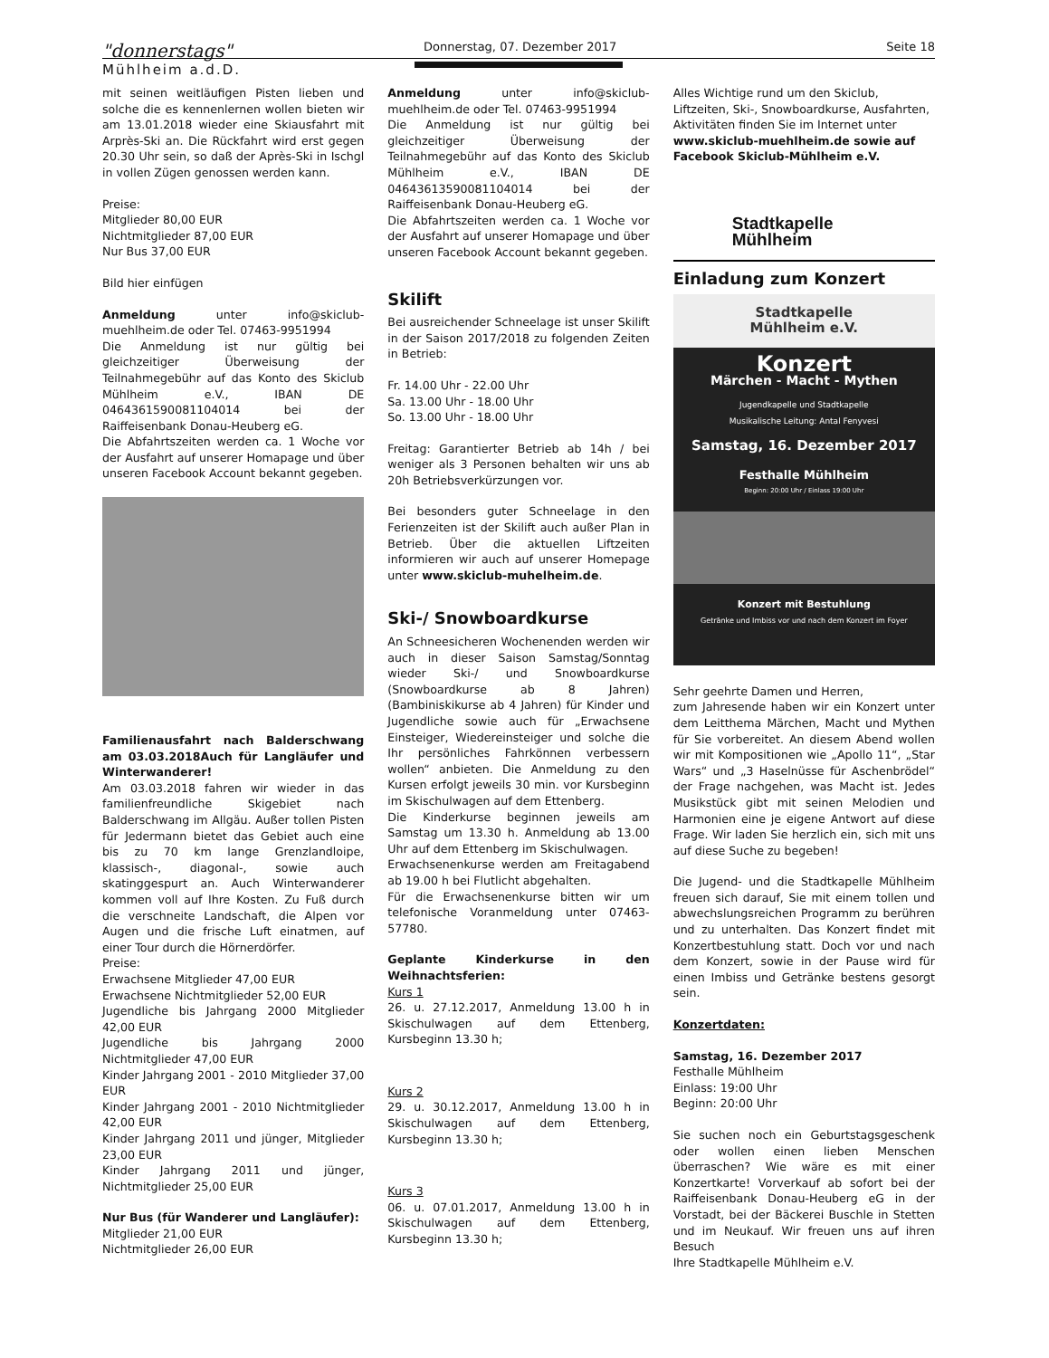"donnerstags"
Mühlheim a.d.D.
Donnerstag, 07. Dezember 2017 Seite 18
mit seinen weitläufigen Pisten lieben und solche die es kennenlernen wollen bieten wir am 13.01.2018 wieder eine Skiausfahrt mit Arprès-Ski an. Die Rückfahrt wird erst gegen 20.30 Uhr sein, so daß der Après-Ski in Ischgl in vollen Zügen genossen werden kann.
Preise:
Mitglieder 80,00 EUR
Nichtmitglieder 87,00 EUR
Nur Bus 37,00 EUR
Bild hier einfügen
Anmeldung unter info@skiclub-muehlheim.de oder Tel. 07463-9951994
Die Anmeldung ist nur gültig bei gleichzeitiger Überweisung der Teilnahmegebühr auf das Konto des Skiclub Mühlheim e.V., IBAN DE 0464361590081104014 bei der Raiffeisenbank Donau-Heuberg eG.
Die Abfahrtszeiten werden ca. 1 Woche vor der Ausfahrt auf unserer Homapage und über unseren Facebook Account bekannt gegeben.
Familienausfahrt nach Balderschwang am 03.03.2018Auch für Langläufer und Winterwanderer!
Am 03.03.2018 fahren wir wieder in das familienfreundliche Skigebiet nach Balderschwang im Allgäu. Außer tollen Pisten für Jedermann bietet das Gebiet auch eine bis zu 70 km lange Grenzlandloipe, klassisch-, diagonal-, sowie auch skatinggespurt an. Auch Winterwanderer kommen voll auf Ihre Kosten. Zu Fuß durch die verschneite Landschaft, die Alpen vor Augen und die frische Luft einatmen, auf einer Tour durch die Hörnerdörfer.
Preise:
Erwachsene Mitglieder 47,00 EUR
Erwachsene Nichtmitglieder 52,00 EUR
Jugendliche bis Jahrgang 2000 Mitglieder 42,00 EUR
Jugendliche bis Jahrgang 2000 Nichtmitglieder 47,00 EUR
Kinder Jahrgang 2001 - 2010 Mitglieder 37,00 EUR
Kinder Jahrgang 2001 - 2010 Nichtmitglieder 42,00 EUR
Kinder Jahrgang 2011 und jünger, Mitglieder 23,00 EUR
Kinder Jahrgang 2011 und jünger, Nichtmitglieder 25,00 EUR
Nur Bus (für Wanderer und Langläufer):
Mitglieder 21,00 EUR
Nichtmitglieder 26,00 EUR
Anmeldung unter info@skiclub-muehlheim.de oder Tel. 07463-9951994
Die Anmeldung ist nur gültig bei gleichzeitiger Überweisung der Teilnahmegebühr auf das Konto des Skiclub Mühlheim e.V., IBAN DE 04643613590081104014 bei der Raiffeisenbank Donau-Heuberg eG.
Die Abfahrtszeiten werden ca. 1 Woche vor der Ausfahrt auf unserer Homapage und über unseren Facebook Account bekannt gegeben.
Skilift
Bei ausreichender Schneelage ist unser Skilift in der Saison 2017/2018 zu folgenden Zeiten in Betrieb:
Fr. 14.00 Uhr - 22.00 Uhr
Sa. 13.00 Uhr - 18.00 Uhr
So. 13.00 Uhr - 18.00 Uhr
Freitag: Garantierter Betrieb ab 14h / bei weniger als 3 Personen behalten wir uns ab 20h Betriebsverkürzungen vor.
Bei besonders guter Schneelage in den Ferienzeiten ist der Skilift auch außer Plan in Betrieb. Über die aktuellen Liftzeiten informieren wir auch auf unserer Homepage unter www.skiclub-muhelheim.de.
Ski-/ Snowboardkurse
An Schneesicheren Wochenenden werden wir auch in dieser Saison Samstag/Sonntag wieder Ski-/ und Snowboardkurse (Snowboardkurse ab 8 Jahren) (Bambiniskikurse ab 4 Jahren) für Kinder und Jugendliche sowie auch für „Erwachsene Einsteiger, Wiedereinsteiger und solche die Ihr persönliches Fahrkönnen verbessern wollen“ anbieten. Die Anmeldung zu den Kursen erfolgt jeweils 30 min. vor Kursbeginn im Skischulwagen auf dem Ettenberg.
Die Kinderkurse beginnen jeweils am Samstag um 13.30 h. Anmeldung ab 13.00 Uhr auf dem Ettenberg im Skischulwagen.
Erwachsenenkurse werden am Freitagabend ab 19.00 h bei Flutlicht abgehalten.
Für die Erwachsenenkurse bitten wir um telefonische Voranmeldung unter 07463-57780.
Geplante Kinderkurse in den Weihnachtsferien:
Kurs 1
26. u. 27.12.2017, Anmeldung 13.00 h in Skischulwagen auf dem Ettenberg, Kursbeginn 13.30 h;
Kurs 2
29. u. 30.12.2017, Anmeldung 13.00 h in Skischulwagen auf dem Ettenberg, Kursbeginn 13.30 h;
Kurs 3
06. u. 07.01.2017, Anmeldung 13.00 h in Skischulwagen auf dem Ettenberg, Kursbeginn 13.30 h;
Alles Wichtige rund um den Skiclub, Liftzeiten, Ski-, Snowboardkurse, Ausfahrten, Aktivitäten finden Sie im Internet unter www.skiclub-muehlheim.de sowie auf Facebook Skiclub-Mühlheim e.V.
Stadtkapelle
Mühlheim
Einladung zum Konzert
Stadtkapelle
Mühlheim e.V.
Konzert
Märchen - Macht - Mythen
Jugendkapelle und Stadtkapelle
Musikalische Leitung: Antal Fenyvesi
Samstag, 16. Dezember 2017
Festhalle Mühlheim
Beginn: 20:00 Uhr / Einlass 19:00 Uhr
Konzert mit Bestuhlung
Getränke und Imbiss vor und nach dem Konzert im Foyer
Sehr geehrte Damen und Herren,
zum Jahresende haben wir ein Konzert unter dem Leitthema Märchen, Macht und Mythen für Sie vorbereitet. An diesem Abend wollen wir mit Kompositionen wie „Apollo 11“, „Star Wars“ und „3 Haselnüsse für Aschenbrödel“ der Frage nachgehen, was Macht ist. Jedes Musikstück gibt mit seinen Melodien und Harmonien eine je eigene Antwort auf diese Frage. Wir laden Sie herzlich ein, sich mit uns auf diese Suche zu begeben!
Die Jugend- und die Stadtkapelle Mühlheim freuen sich darauf, Sie mit einem tollen und abwechslungsreichen Programm zu berühren und zu unterhalten. Das Konzert findet mit Konzertbestuhlung statt. Doch vor und nach dem Konzert, sowie in der Pause wird für einen Imbiss und Getränke bestens gesorgt sein.
Konzertdaten:
Samstag, 16. Dezember 2017
Festhalle Mühlheim
Einlass: 19:00 Uhr
Beginn: 20:00 Uhr
Sie suchen noch ein Geburtstagsgeschenk oder wollen einen lieben Menschen überraschen? Wie wäre es mit einer Konzertkarte! Vorverkauf ab sofort bei der Raiffeisenbank Donau-Heuberg eG in der Vorstadt, bei der Bäckerei Buschle in Stetten und im Neukauf. Wir freuen uns auf ihren Besuch
Ihre Stadtkapelle Mühlheim e.V.